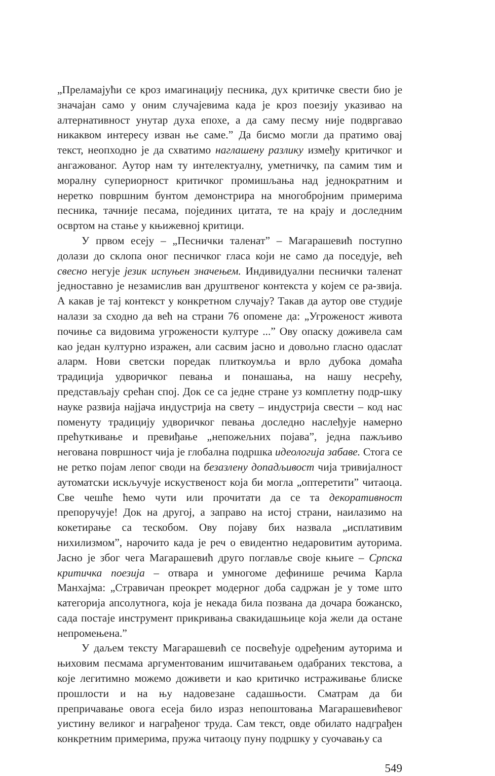„Преламајући се кроз имагинацију песника, дух критичке свести био је значајан само у оним случајевима када је кроз поезију указивао на алтернативност унутар духа епохе, а да саму песму није подвргавао никаквом интересу изван ње саме.” Да бисмо могли да пратимо овај текст, неопходно је да схватимо наглашену разлику између критичког и ангажованог. Аутор нам ту интелектуалну, уметничку, па самим тим и моралну супериорност критичког промишљања над једнократним и неретко површним бунтом демонстрира на многобројним примерима песника, тачније песама, појединих цитата, те на крају и доследним освртом на стање у књижевној критици.
У првом есеју – „Песнички таленат” – Магарашевић поступно долази до склопа оног песничког гласа који не само да поседује, већ свесно негује језик испуњен значењем. Индивидуални песнички таленат једноставно је незамислив ван друштвеног контекста у којем се ра-звија. А какав је тај контекст у конкретном случају? Такав да аутор ове студије налази за сходно да већ на страни 76 опомене да: „Угроженост живота почиње са видовима угрожености културе ...” Ову опаску доживела сам као један културно изражен, али сасвим јасно и довољно гласно одаслат аларм. Нови светски поредак плиткоумља и врло дубока домаћа традиција удворичког певања и понашања, на нашу несрећу, представљају срећан спој. Док се са једне стране уз комплетну подр-шку науке развија најјача индустрија на свету – индустрија свести – код нас поменуту традицију удворичког певања доследно наслеђује намерно прећуткивање и превиђање „непожељних појава”, једна пажљиво негована површност чија је глобална подршка идеологија забаве. Стога се не ретко појам лепог своди на безазлену допадљивост чија тривијалност аутоматски искључује искуственост која би могла „оптеретити” читаоца. Све чешће ћемо чути или прочитати да се та декоративност препоручује! Док на другој, а заправо на истој страни, наилазимо на кокетирање са тескобом. Ову појаву бих назвала „исплативим нихилизмом”, нарочито када је реч о евидентно недаровитим ауторима. Јасно је због чега Магарашевић друго поглавље своје књиге – Српска критичка поезија – отвара и умногоме дефинише речима Карла Манхајма: „Стравичан преокрет модерног доба садржан је у томе што категорија апсолутнога, која је некада била позвана да дочара божанско, сада постаје инструмент прикривања свакидашњице која жели да остане непромењена.”
У даљем тексту Магарашевић се посвећује одређеним ауторима и њиховим песмама аргументованим ишчитавањем одабраних текстова, а које легитимно можемо доживети и као критичко истраживање блиске прошлости и на њу надовезане садашњости. Сматрам да би препричавање овога есеја било израз непоштовања Магарашевићевог уистину великог и награђеног труда. Сам текст, овде обилато надграђен конкретним примерима, пружа читаоцу пуну подршку у суочавању са
549